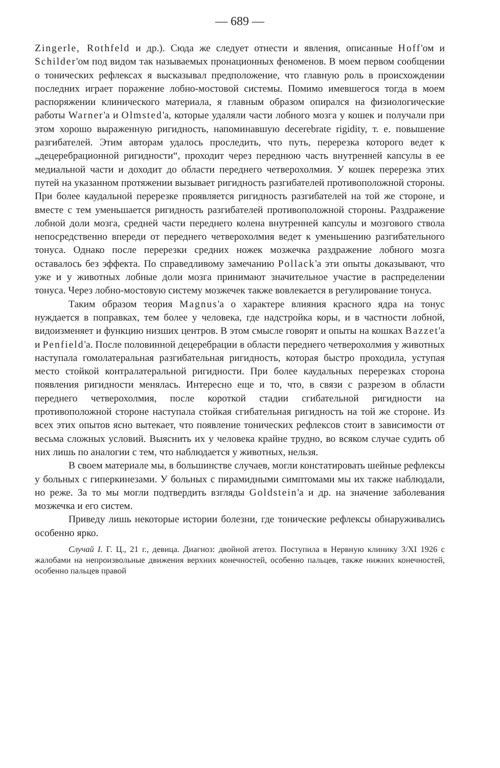— 689 —
Zingerle, Rothfeld и др.). Сюда же следует отнести и явления, описанные Hoff'ом и Schilder'ом под видом так называемых пронационных феноменов. В моем первом сообщении о тонических рефлексах я высказывал предположение, что главную роль в происхождении последних играет поражение лобно-мостовой системы. Помимо имевшегося тогда в моем распоряжении клинического материала, я главным образом опирался на физиологические работы Warner'а и Olmsted'а, которые удаляли части лобного мозга у кошек и получали при этом хорошо выраженную ригидность, напоминавшую decerebrate rigidity, т. е. повышение разгибателей. Этим авторам удалось проследить, что путь, перерезка которого ведет к „децеребрационной ригидности“, проходит через переднюю часть внутренней капсулы в ее медиальной части и доходит до области переднего четверохолмия. У кошек перерезка этих путей на указанном протяжении вызывает ригидность разгибателей противоположной стороны. При более каудальной перерезке проявляется ригидность разгибателей на той же стороне, и вместе с тем уменьшается ригидность разгибателей противоположной стороны. Раздражение лобной доли мозга, средней части переднего колена внутренней капсулы и мозгового ствола непосредственно впереди от переднего четверохолмия ведет к уменьшению разгибательного тонуса. Однако после перерезки средних ножек мозжечка раздражение лобного мозга оставалось без эффекта. По справедливому замечанию Pollack'а эти опыты доказывают, что уже и у животных лобные доли мозга принимают значительное участие в распределении тонуса. Через лобно-мостовую систему мозжечек также вовлекается в регулирование тонуса.
Таким образом теория Magnus'а о характере влияния красного ядра на тонус нуждается в поправках, тем более у человека, где надстройка коры, и в частности лобной, видоизменяет и функцию низших центров. В этом смысле говорят и опыты на кошках Bazzet'а и Penfield'а. После половинной децеребрации в области переднего четверохолмия у животных наступала гомолатеральная разгибательная ригидность, которая быстро проходила, уступая место стойкой контралатеральной ригидности. При более каудальных перерезках сторона появления ригидности менялась. Интересно еще и то, что, в связи с разрезом в области переднего четверохолмия, после короткой стадии сгибательной ригидности на противоположной стороне наступала стойкая сгибательная ригидность на той же стороне. Из всех этих опытов ясно вытекает, что появление тонических рефлексов стоит в зависимости от весьма сложных условий. Выяснить их у человека крайне трудно, во всяком случае судить об них лишь по аналогии с тем, что наблюдается у животных, нельзя.
В своем материале мы, в большинстве случаев, могли констатировать шейные рефлексы у больных с гиперкинезами. У больных с пирамидными симптомами мы их также наблюдали, но реже. За то мы могли подтвердить взгляды Goldstein'а и др. на значение заболевания мозжечка и его систем.
Приведу лишь некоторые истории болезни, где тонические рефлексы обнаруживались особенно ярко.
Случай I. Г. Ц., 21 г., девица. Диагноз: двойной атетоз. Поступила в Нервную клинику 3/XI 1926 с жалобами на непроизвольные движения верхних конечностей, особенно пальцев, также нижних конечностей, особенно пальцев правой